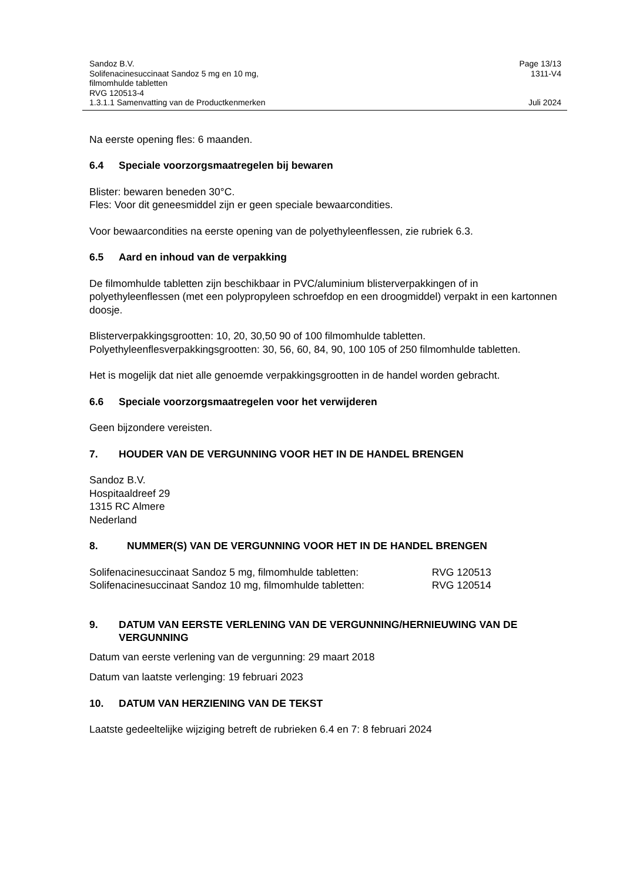Sandoz B.V. Page 13/13
Solifenacinesuccinaat Sandoz 5 mg en 10 mg,
filmomhulde tabletten
RVG 120513-4 1311-V4
1.3.1.1 Samenvatting van de Productkenmerken Juli 2024
Na eerste opening fles: 6 maanden.
6.4 Speciale voorzorgsmaatregelen bij bewaren
Blister: bewaren beneden 30°C.
Fles: Voor dit geneesmiddel zijn er geen speciale bewaarcondities.
Voor bewaarcondities na eerste opening van de polyethyleenflessen, zie rubriek 6.3.
6.5 Aard en inhoud van de verpakking
De filmomhulde tabletten zijn beschikbaar in PVC/aluminium blisterverpakkingen of in polyethyleenflessen (met een polypropyleen schroefdop en een droogmiddel) verpakt in een kartonnen doosje.
Blisterverpakkingsgrootten: 10, 20, 30,50 90 of 100 filmomhulde tabletten.
Polyethyleenflesverpakkingsgrootten: 30, 56, 60, 84, 90, 100 105 of 250 filmomhulde tabletten.
Het is mogelijk dat niet alle genoemde verpakkingsgrootten in de handel worden gebracht.
6.6 Speciale voorzorgsmaatregelen voor het verwijderen
Geen bijzondere vereisten.
7. HOUDER VAN DE VERGUNNING VOOR HET IN DE HANDEL BRENGEN
Sandoz B.V.
Hospitaaldreef 29
1315 RC Almere
Nederland
8. NUMMER(S) VAN DE VERGUNNING VOOR HET IN DE HANDEL BRENGEN
Solifenacinesuccinaat Sandoz 5 mg, filmomhulde tabletten: RVG 120513
Solifenacinesuccinaat Sandoz 10 mg, filmomhulde tabletten: RVG 120514
9. DATUM VAN EERSTE VERLENING VAN DE VERGUNNING/HERNIEUWING VAN DE VERGUNNING
Datum van eerste verlening van de vergunning: 29 maart 2018
Datum van laatste verlenging: 19 februari 2023
10. DATUM VAN HERZIENING VAN DE TEKST
Laatste gedeeltelijke wijziging betreft de rubrieken 6.4 en 7: 8 februari 2024